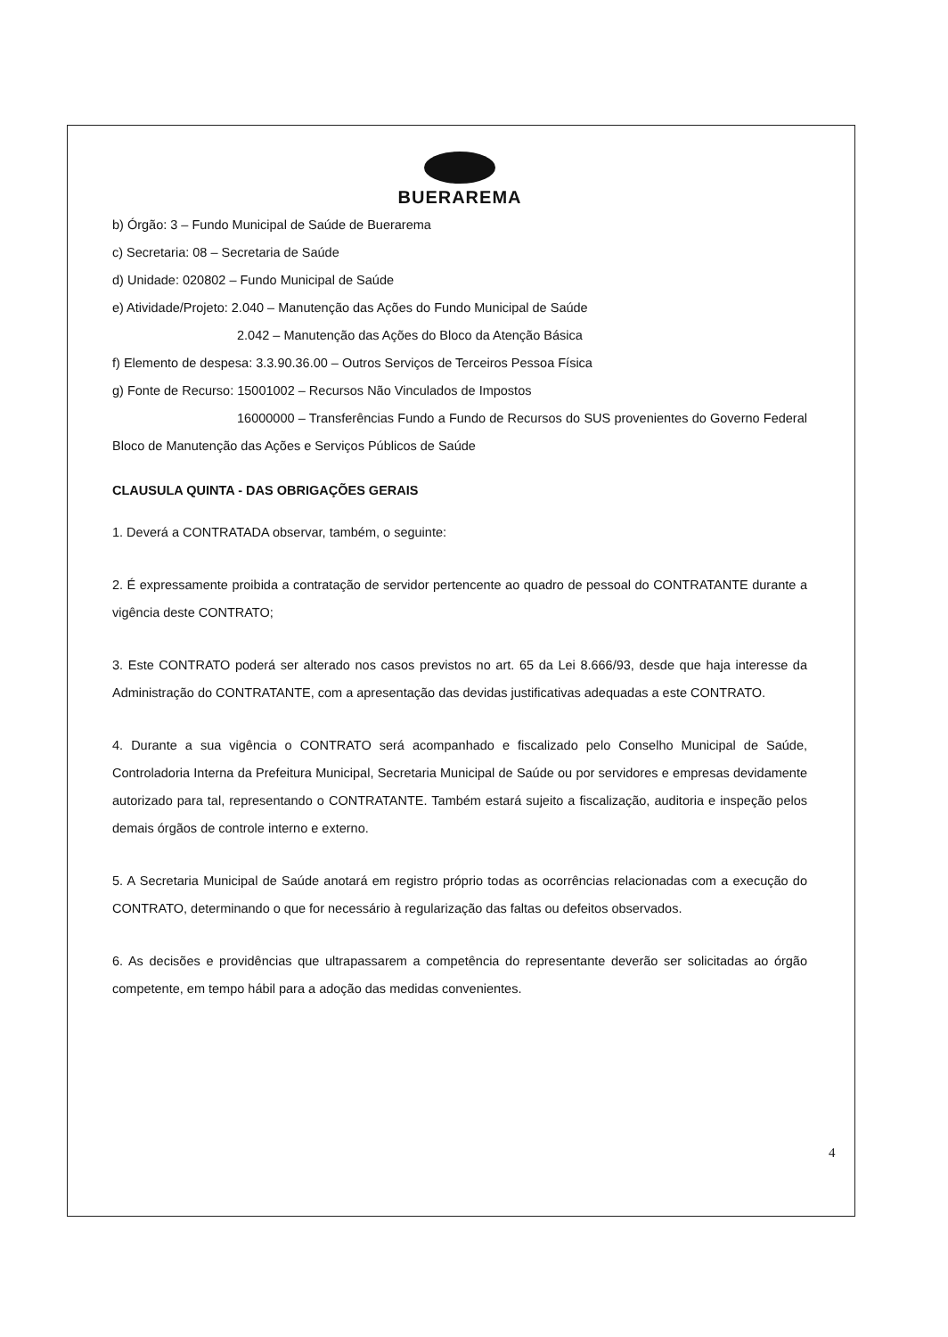BUERAREMA
b) Órgão: 3 – Fundo Municipal de Saúde de Buerarema
c) Secretaria: 08 – Secretaria de Saúde
d) Unidade: 020802 – Fundo Municipal de Saúde
e) Atividade/Projeto: 2.040 – Manutenção das Ações do Fundo Municipal de Saúde
2.042 – Manutenção das Ações do Bloco da Atenção Básica
f) Elemento de despesa: 3.3.90.36.00 – Outros Serviços de Terceiros Pessoa Física
g) Fonte de Recurso: 15001002 – Recursos Não Vinculados de Impostos
16000000 – Transferências Fundo a Fundo de Recursos do SUS provenientes do Governo Federal Bloco de Manutenção das Ações e Serviços Públicos de Saúde
CLAUSULA QUINTA - DAS OBRIGAÇÕES GERAIS
1. Deverá a CONTRATADA observar, também, o seguinte:
2. É expressamente proibida a contratação de servidor pertencente ao quadro de pessoal do CONTRATANTE durante a vigência deste CONTRATO;
3. Este CONTRATO poderá ser alterado nos casos previstos no art. 65 da Lei 8.666/93, desde que haja interesse da Administração do CONTRATANTE, com a apresentação das devidas justificativas adequadas a este CONTRATO.
4. Durante a sua vigência o CONTRATO será acompanhado e fiscalizado pelo Conselho Municipal de Saúde, Controladoria Interna da Prefeitura Municipal, Secretaria Municipal de Saúde ou por servidores e empresas devidamente autorizado para tal, representando o CONTRATANTE. Também estará sujeito a fiscalização, auditoria e inspeção pelos demais órgãos de controle interno e externo.
5. A Secretaria Municipal de Saúde anotará em registro próprio todas as ocorrências relacionadas com a execução do CONTRATO, determinando o que for necessário à regularização das faltas ou defeitos observados.
6. As decisões e providências que ultrapassarem a competência do representante deverão ser solicitadas ao órgão competente, em tempo hábil para a adoção das medidas convenientes.
4